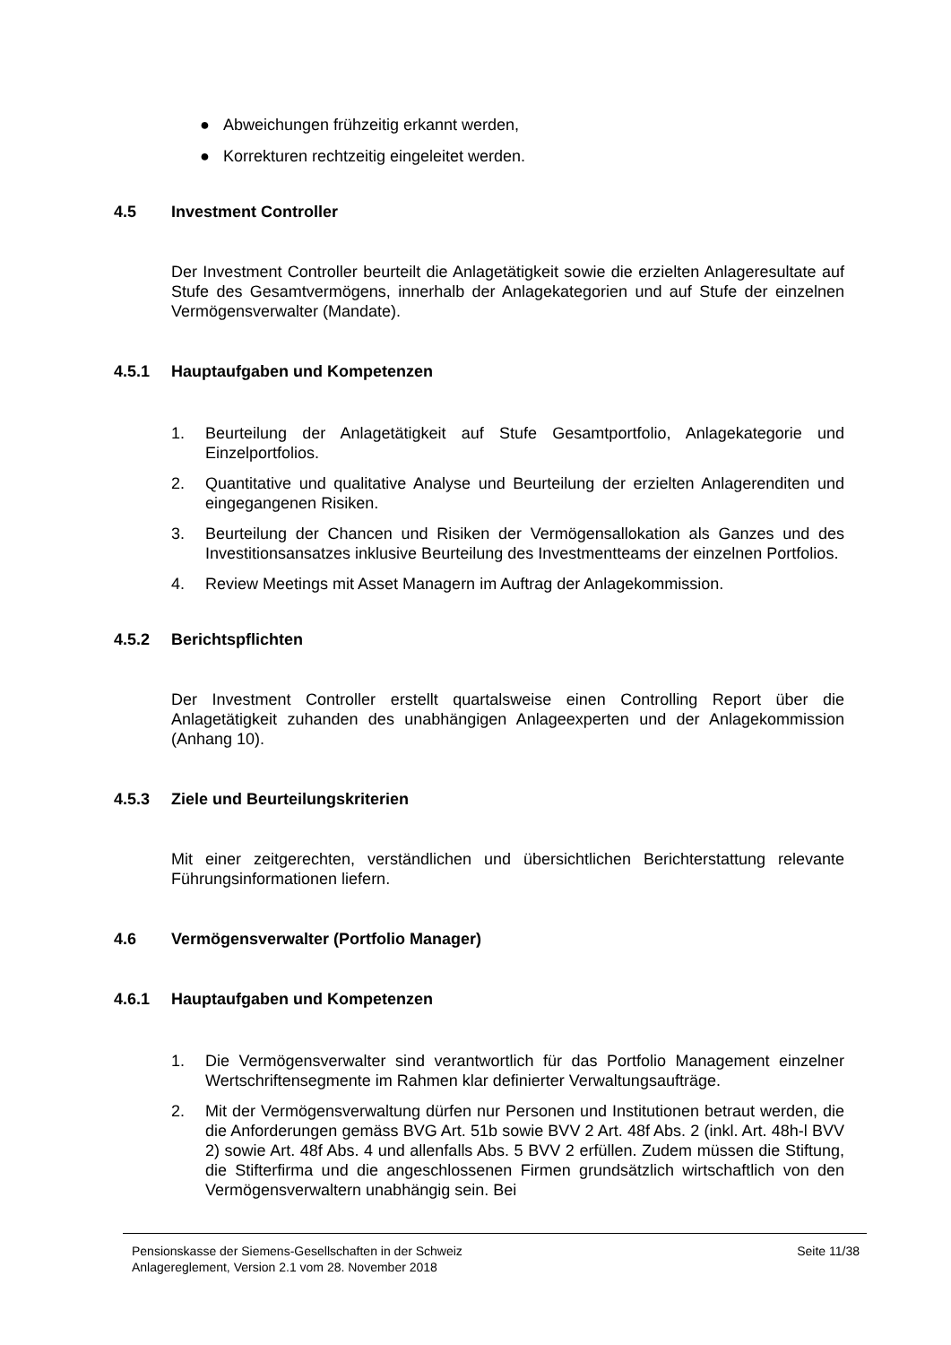● Abweichungen frühzeitig erkannt werden,
● Korrekturen rechtzeitig eingeleitet werden.
4.5 Investment Controller
Der Investment Controller beurteilt die Anlagetätigkeit sowie die erzielten Anlageresultate auf Stufe des Gesamtvermögens, innerhalb der Anlagekategorien und auf Stufe der einzelnen Vermögensverwalter (Mandate).
4.5.1 Hauptaufgaben und Kompetenzen
1. Beurteilung der Anlagetätigkeit auf Stufe Gesamtportfolio, Anlagekategorie und Einzelportfolios.
2. Quantitative und qualitative Analyse und Beurteilung der erzielten Anlagerenditen und eingegangenen Risiken.
3. Beurteilung der Chancen und Risiken der Vermögensallokation als Ganzes und des Investitionsansatzes inklusive Beurteilung des Investmentteams der einzelnen Portfolios.
4. Review Meetings mit Asset Managern im Auftrag der Anlagekommission.
4.5.2 Berichtspflichten
Der Investment Controller erstellt quartalsweise einen Controlling Report über die Anlagetätigkeit zuhanden des unabhängigen Anlageexperten und der Anlagekommission (Anhang 10).
4.5.3 Ziele und Beurteilungskriterien
Mit einer zeitgerechten, verständlichen und übersichtlichen Berichterstattung relevante Führungsinformationen liefern.
4.6 Vermögensverwalter (Portfolio Manager)
4.6.1 Hauptaufgaben und Kompetenzen
1. Die Vermögensverwalter sind verantwortlich für das Portfolio Management einzelner Wertschriftensegmente im Rahmen klar definierter Verwaltungsaufträge.
2. Mit der Vermögensverwaltung dürfen nur Personen und Institutionen betraut werden, die die Anforderungen gemäss BVG Art. 51b sowie BVV 2 Art. 48f Abs. 2 (inkl. Art. 48h-l BVV 2) sowie Art. 48f Abs. 4 und allenfalls Abs. 5 BVV 2 erfüllen. Zudem müssen die Stiftung, die Stifterfirma und die angeschlossenen Firmen grundsätzlich wirtschaftlich von den Vermögensverwaltern unabhängig sein. Bei
Pensionskasse der Siemens-Gesellschaften in der Schweiz
Anlagereglement, Version 2.1 vom 28. November 2018
Seite 11/38